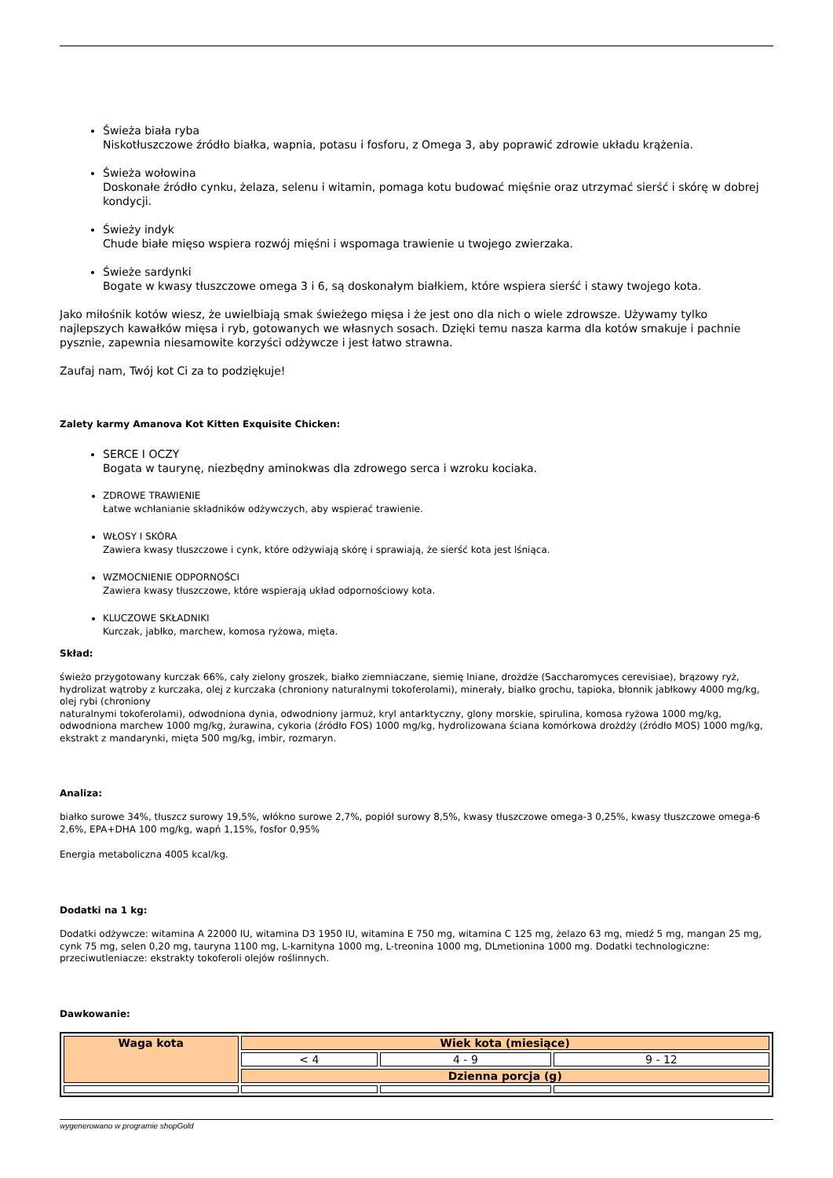Świeża biała ryba
Niskotłuszczowe źródło białka, wapnia, potasu i fosforu, z Omega 3, aby poprawić zdrowie układu krążenia.
Świeża wołowina
Doskonałe źródło cynku, żelaza, selenu i witamin, pomaga kotu budować mięśnie oraz utrzymać sierść i skórę w dobrej kondycji.
Świeży indyk
Chude białe mięso wspiera rozwój mięśni i wspomaga trawienie u twojego zwierzaka.
Świeże sardynki
Bogate w kwasy tłuszczowe omega 3 i 6, są doskonałym białkiem, które wspiera sierść i stawy twojego kota.
Jako miłośnik kotów wiesz, że uwielbiają smak świeżego mięsa i że jest ono dla nich o wiele zdrowsze. Używamy tylko najlepszych kawałków mięsa i ryb, gotowanych we własnych sosach. Dzięki temu nasza karma dla kotów smakuje i pachnie pysznie, zapewnia niesamowite korzyści odżywcze i jest łatwo strawna.
Zaufaj nam, Twój kot Ci za to podziękuje!
Zalety karmy Amanova Kot Kitten Exquisite Chicken:
SERCE I OCZY
Bogata w taurynę, niezbędny aminokwas dla zdrowego serca i wzroku kociaka.
ZDROWE TRAWIENIE
Łatwe wchłanianie składników odżywczych, aby wspierać trawienie.
WŁOSY I SKÓRA
Zawiera kwasy tłuszczowe i cynk, które odżywiają skórę i sprawiają, że sierść kota jest lśniąca.
WZMOCNIENIE ODPORNOŚCI
Zawiera kwasy tłuszczowe, które wspierają układ odpornościowy kota.
KLUCZOWE SKŁADNIKI
Kurczak, jabłko, marchew, komosa ryżowa, mięta.
Skład:
świeżo przygotowany kurczak 66%, cały zielony groszek, białko ziemniaczane, siemię lniane, drożdże (Saccharomyces cerevisiae), brązowy ryż, hydrolizat wątroby z kurczaka, olej z kurczaka (chroniony naturalnymi tokoferolami), minerały, białko grochu, tapioka, błonnik jabłkowy 4000 mg/kg, olej rybi (chroniony
naturalnymi tokoferolami), odwodniona dynia, odwodniony jarmuż, kryl antarktyczny, glony morskie, spirulina, komosa ryżowa 1000 mg/kg, odwodniona marchew 1000 mg/kg, żurawina, cykoria (źródło FOS) 1000 mg/kg, hydrolizowana ściana komórkowa drożdży (źródło MOS) 1000 mg/kg, ekstrakt z mandarynki, mięta 500 mg/kg, imbir, rozmaryn.
Analiza:
białko surowe 34%, tłuszcz surowy 19,5%, włókno surowe 2,7%, popiół surowy 8,5%, kwasy tłuszczowe omega-3 0,25%, kwasy tłuszczowe omega-6 2,6%, EPA+DHA 100 mg/kg, wapń 1,15%, fosfor 0,95%
Energia metaboliczna 4005 kcal/kg.
Dodatki na 1 kg:
Dodatki odżywcze: witamina A 22000 IU, witamina D3 1950 IU, witamina E 750 mg, witamina C 125 mg, żelazo 63 mg, miedź 5 mg, mangan 25 mg, cynk 75 mg, selen 0,20 mg, tauryna 1100 mg, L-karnityna 1000 mg, L-treonina 1000 mg, DLmetionina 1000 mg. Dodatki technologiczne: przeciwutleniacze: ekstrakty tokoferoli olejów roślinnych.
Dawkowanie:
| Waga kota | Wiek kota (miesiące) | | |
| --- | --- | --- | --- |
| | < 4 | 4 - 9 | 9 - 12 |
| | Dzienna porcja (g) | | |
wygenerowano w programie shopGold